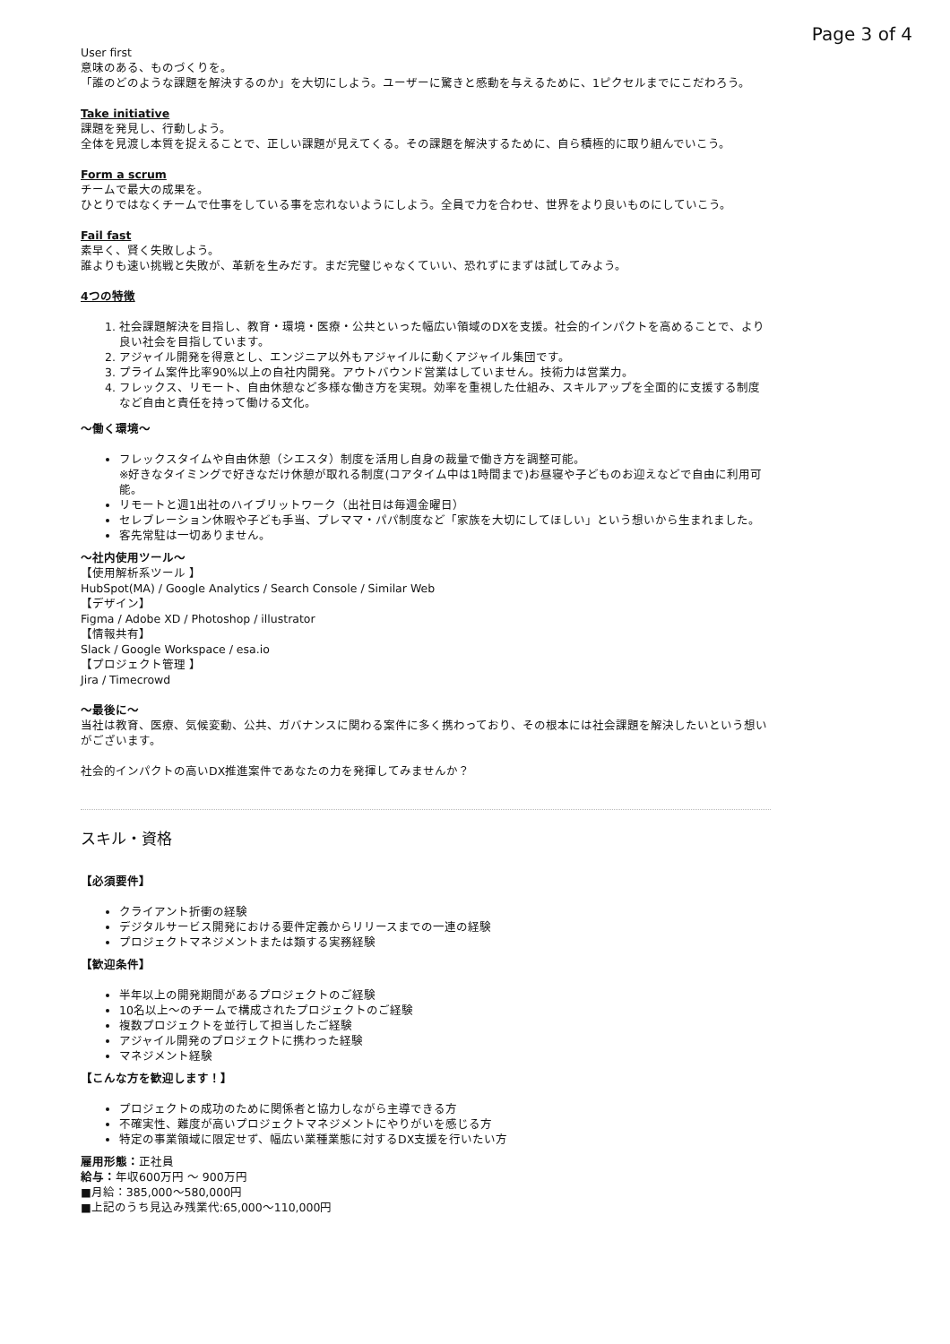Page 3 of 4
User first
意味のある、ものづくりを。
「誰のどのような課題を解決するのか」を大切にしよう。ユーザーに驚きと感動を与えるために、1ピクセルまでにこだわろう。
Take initiative
課題を発見し、行動しよう。
全体を見渡し本質を捉えることで、正しい課題が見えてくる。その課題を解決するために、自ら積極的に取り組んでいこう。
Form a scrum
チームで最大の成果を。
ひとりではなくチームで仕事をしている事を忘れないようにしよう。全員で力を合わせ、世界をより良いものにしていこう。
Fail fast
素早く、賢く失敗しよう。
誰よりも速い挑戦と失敗が、革新を生みだす。まだ完璧じゃなくていい、恐れずにまずは試してみよう。
4つの特徴
1. 社会課題解決を目指し、教育・環境・医療・公共といった幅広い領域のDXを支援。社会的インパクトを高めることで、より良い社会を目指しています。
2. アジャイル開発を得意とし、エンジニア以外もアジャイルに動くアジャイル集団です。
3. プライム案件比率90%以上の自社内開発。アウトバウンド営業はしていません。技術力は営業力。
4. フレックス、リモート、自由休憩など多様な働き方を実現。効率を重視した仕組み、スキルアップを全面的に支援する制度など自由と責任を持って働ける文化。
〜働く環境〜
フレックスタイムや自由休憩（シエスタ）制度を活用し自身の裁量で働き方を調整可能。
※好きなタイミングで好きなだけ休憩が取れる制度(コアタイム中は1時間まで)お昼寝や子どものお迎えなどで自由に利用可能。
リモートと週1出社のハイブリットワーク（出社日は毎週金曜日）
セレブレーション休暇や子ども手当、プレママ・パパ制度など「家族を大切にしてほしい」という想いから生まれました。
客先常駐は一切ありません。
〜社内使用ツール〜
【使用解析系ツール 】
HubSpot(MA) / Google Analytics / Search Console / Similar Web
【デザイン】
Figma / Adobe XD / Photoshop / illustrator
【情報共有】
Slack / Google Workspace / esa.io
【プロジェクト管理 】
Jira / Timecrowd
〜最後に〜
当社は教育、医療、気候変動、公共、ガバナンスに関わる案件に多く携わっており、その根本には社会課題を解決したいという想いがございます。
社会的インパクトの高いDX推進案件であなたの力を発揮してみませんか？
スキル・資格
【必須要件】
クライアント折衝の経験
デジタルサービス開発における要件定義からリリースまでの一連の経験
プロジェクトマネジメントまたは類する実務経験
【歓迎条件】
半年以上の開発期間があるプロジェクトのご経験
10名以上〜のチームで構成されたプロジェクトのご経験
複数プロジェクトを並行して担当したご経験
アジャイル開発のプロジェクトに携わった経験
マネジメント経験
【こんな方を歓迎します！】
プロジェクトの成功のために関係者と協力しながら主導できる方
不確実性、難度が高いプロジェクトマネジメントにやりがいを感じる方
特定の事業領域に限定せず、幅広い業種業態に対するDX支援を行いたい方
雇用形態：正社員
給与：年収600万円 〜 900万円
■月給：385,000〜580,000円
■上記のうち見込み残業代:65,000〜110,000円